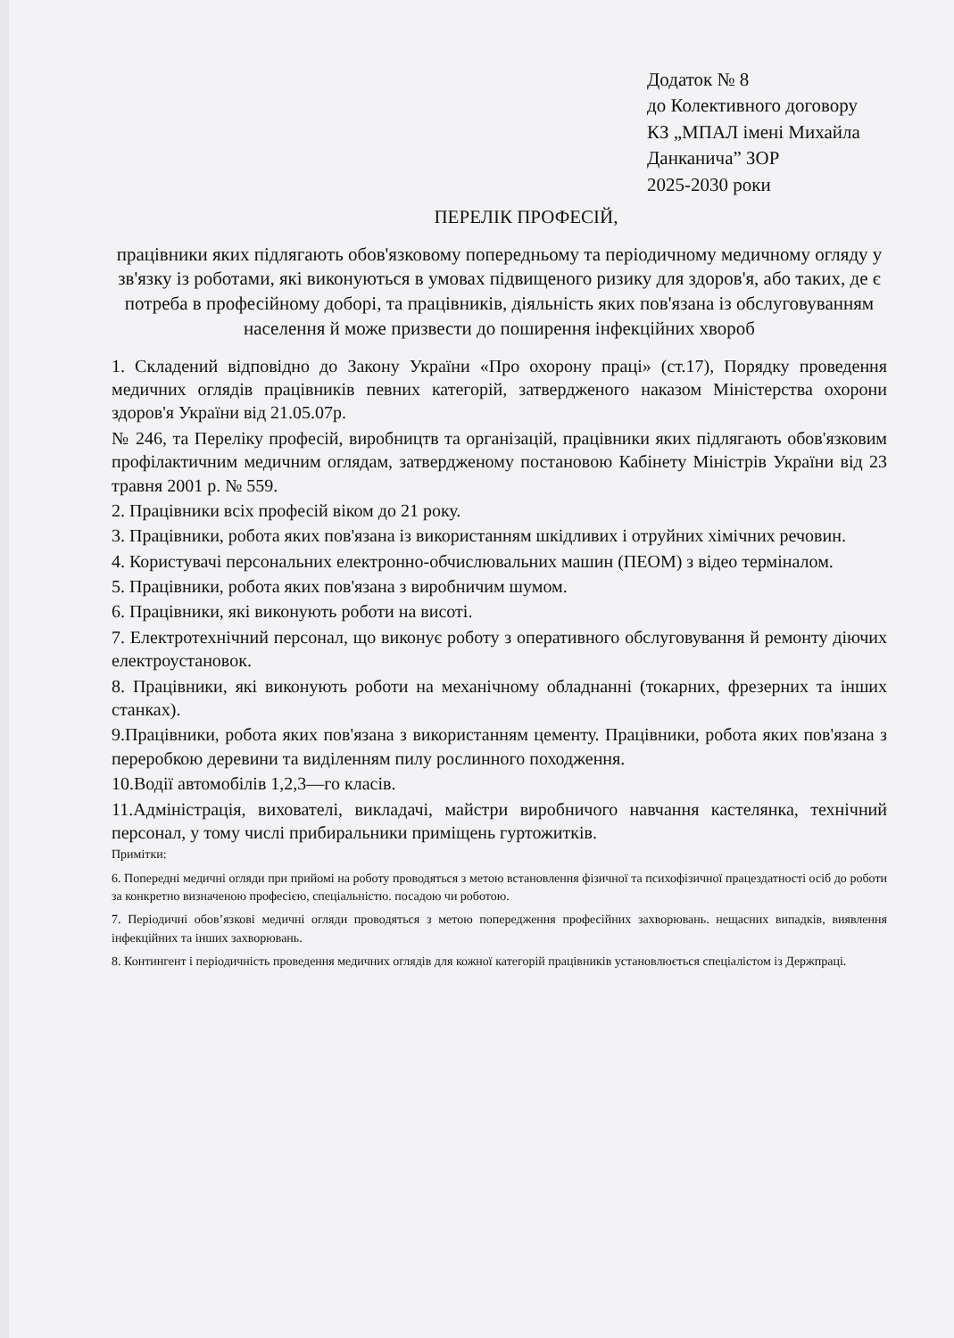Додаток № 8
до Колективного договору
КЗ „МПАЛ імені Михайла Данканича” ЗОР
2025-2030 роки
ПЕРЕЛІК ПРОФЕСІЙ,
працівники яких підлягають обов'язковому попередньому та періодичному медичному огляду у зв'язку із роботами, які виконуються в умовах підвищеного ризику для здоров'я, або таких, де є потреба в професійному доборі, та працівників, діяльність яких пов'язана із обслуговуванням населення й може призвести до поширення інфекційних хвороб
1. Складений відповідно до Закону України «Про охорону праці» (ст.17), Порядку проведення медичних оглядів працівників певних категорій, затвердженого наказом Міністерства охорони здоров'я України від 21.05.07р.
№ 246, та Переліку професій, виробництв та організацій, працівники яких підлягають обов'язковим профілактичним медичним оглядам, затвердженому постановою Кабінету Міністрів України від 23 травня 2001 р. № 559.
2. Працівники всіх професій віком до 21 року.
3. Працівники, робота яких пов'язана із використанням шкідливих і отруйних хімічних речовин.
4. Користувачі персональних електронно-обчислювальних машин (ПЕОМ) з відео терміналом.
5. Працівники, робота яких пов'язана з виробничим шумом.
6. Працівники, які виконують роботи на висоті.
7. Електротехнічний персонал, що виконує роботу з оперативного обслуговування й ремонту діючих електроустановок.
8. Працівники, які виконують роботи на механічному обладнанні (токарних, фрезерних та інших станках).
9.Працівники, робота яких пов'язана з використанням цементу. Працівники, робота яких пов'язана з переробкою деревини та виділенням пилу рослинного походження.
10.Водії автомобілів 1,2,3—го класів.
11.Адміністрація, вихователі, викладачі, майстри виробничого навчання кастелянка, технічний персонал, у тому числі прибиральники приміщень гуртожитків.
Примітки:
6. Попередні медичні огляди при прийомі на роботу проводяться з метою встановлення фізичної та психофізичної працездатності осіб до роботи за конкретно визначеною професією, спеціальністю. посадою чи роботою.
7. Періодичні обов’язкові медичні огляди проводяться з метою попередження професійних захворювань. нещасних випадків, виявлення інфекційних та інших захворювань.
8. Контингент і періодичність проведення медичних оглядів для кожної категорій працівників установлюється спеціалістом із Держпраці.